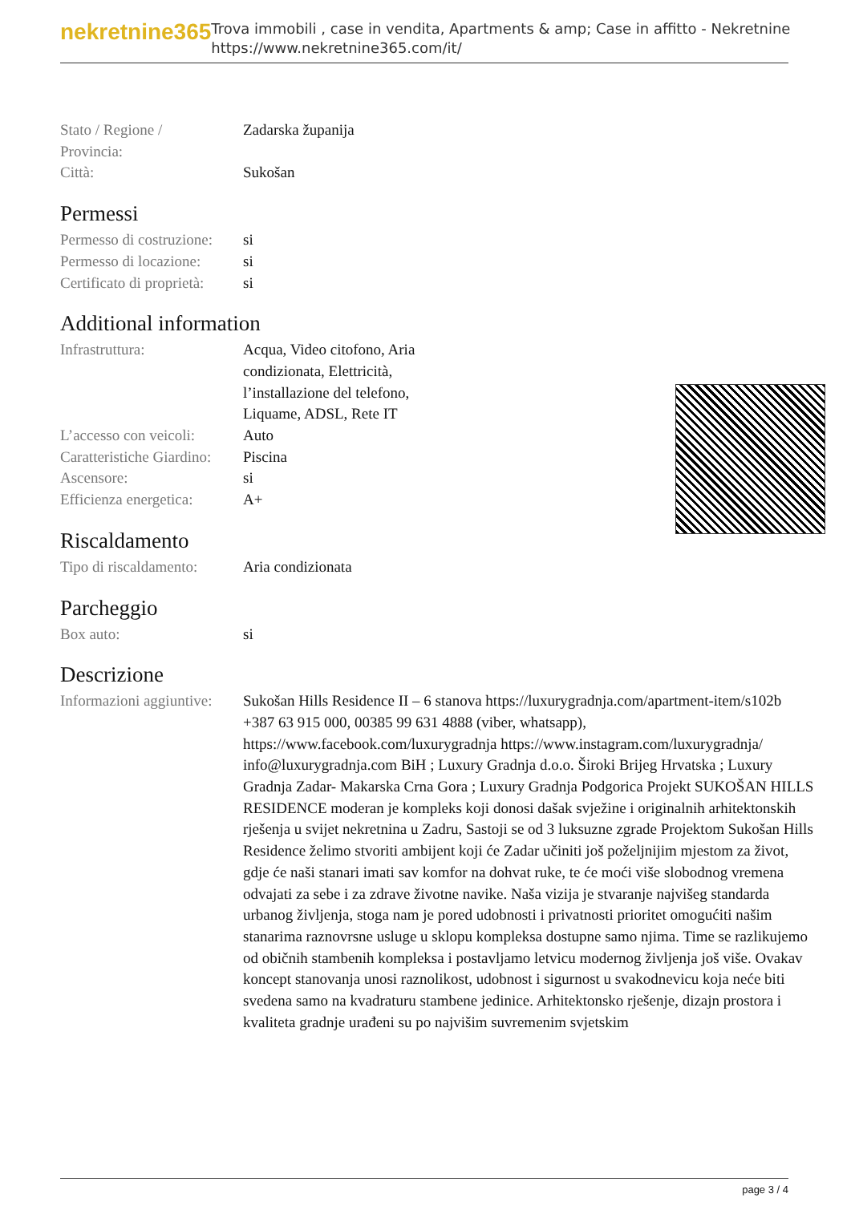nekretnine365
Trova immobili , case in vendita, Apartments & amp; Case in affitto - Nekretnine
https://www.nekretnine365.com/it/
| Stato / Regione / Provincia: | Zadarska županija |
| Città: | Sukošan |
Permessi
| Permesso di costruzione: | si |
| Permesso di locazione: | si |
| Certificato di proprietà: | si |
Additional information
| Infrastruttura: | Acqua, Video citofono, Aria condizionata, Elettricità, l’installazione del telefono, Liquame, ADSL, Rete IT |
| L’accesso con veicoli: | Auto |
| Caratteristiche Giardino: | Piscina |
| Ascensore: | si |
| Efficienza energetica: | A+ |
Riscaldamento
| Tipo di riscaldamento: | Aria condizionata |
Parcheggio
| Box auto: | si |
Descrizione
| Informazioni aggiuntive: | Sukošan Hills Residence II – 6 stanova https://luxurygradnja.com/apartment-item/s102b +387 63 915 000, 00385 99 631 4888 (viber, whatsapp), https://www.facebook.com/luxurygradnja https://www.instagram.com/luxurygradnja/ info@luxurygradnja.com BiH ; Luxury Gradnja d.o.o. Široki Brijeg Hrvatska ; Luxury Gradnja Zadar- Makarska Crna Gora ; Luxury Gradnja Podgorica Projekt SUKOŠAN HILLS RESIDENCE moderan je kompleks koji donosi dašak svježine i originalnih arhitektonskih rješenja u svijet nekretnina u Zadru, Sastoji se od 3 luksuzne zgrade Projektom Sukošan Hills Residence želimo stvoriti ambijent koji će Zadar učiniti još poželjnijim mjestom za život, gdje će naši stanari imati sav komfor na dohvat ruke, te će moći više slobodnog vremena odvajati za sebe i za zdrave životne navike. Naša vizija je stvaranje najvišeg standarda urbanog življenja, stoga nam je pored udobnosti i privatnosti prioritet omogućiti našim stanarima raznovrsne usluge u sklopu kompleksa dostupne samo njima. Time se razlikujemo od običnih stambenih kompleksa i postavljamo letvicu modernog življenja još više. Ovakav koncept stanovanja unosi raznolikost, udobnost i sigurnost u svakodnevicu koja neće biti svedena samo na kvadraturu stambene jedinice. Arhitektonsko rješenje, dizajn prostora i kvaliteta gradnje urađeni su po najvišim suvremenim svjetskim |
page 3 / 4